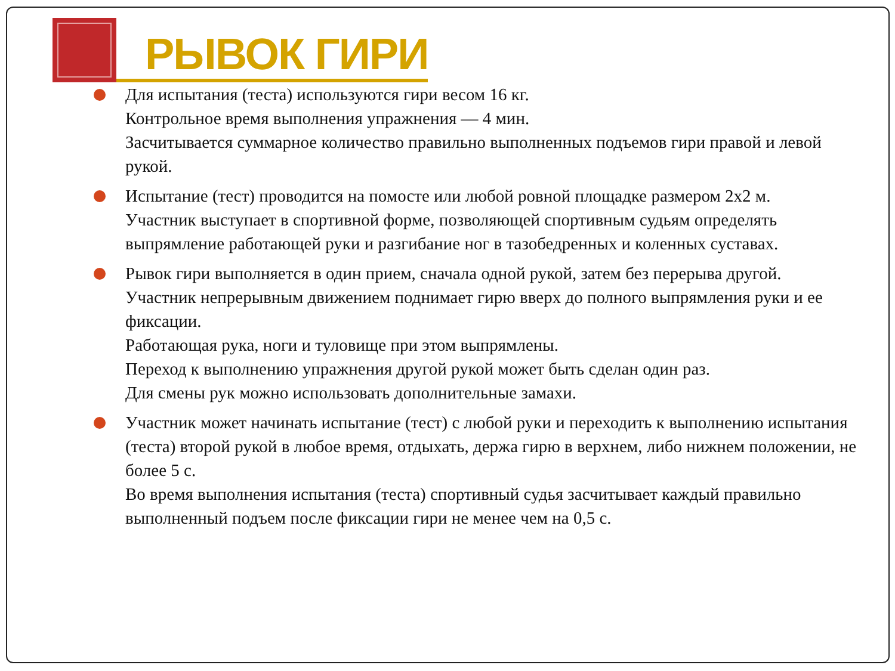РЫВОК ГИРИ
Для испытания (теста) используются гири весом 16 кг.
Контрольное время выполнения упражнения — 4 мин.
Засчитывается суммарное количество правильно выполненных подъемов гири правой и левой рукой.
Испытание (тест) проводится на помосте или любой ровной площадке размером 2х2 м.
Участник выступает в спортивной форме, позволяющей спортивным судьям определять выпрямление работающей руки и разгибание ног в тазобедренных и коленных суставах.
Рывок гири выполняется в один прием, сначала одной рукой, затем без перерыва другой.
Участник непрерывным движением поднимает гирю вверх до полного выпрямления руки и ее фиксации.
Работающая рука, ноги и туловище при этом выпрямлены.
Переход к выполнению упражнения другой рукой может быть сделан один раз.
Для смены рук можно использовать дополнительные замахи.
Участник может начинать испытание (тест) с любой руки и переходить к выполнению испытания (теста) второй рукой в любое время, отдыхать, держа гирю в верхнем, либо нижнем положении, не более 5 с.
Во время выполнения испытания (теста) спортивный судья засчитывает каждый правильно выполненный подъем после фиксации гири не менее чем на 0,5 с.